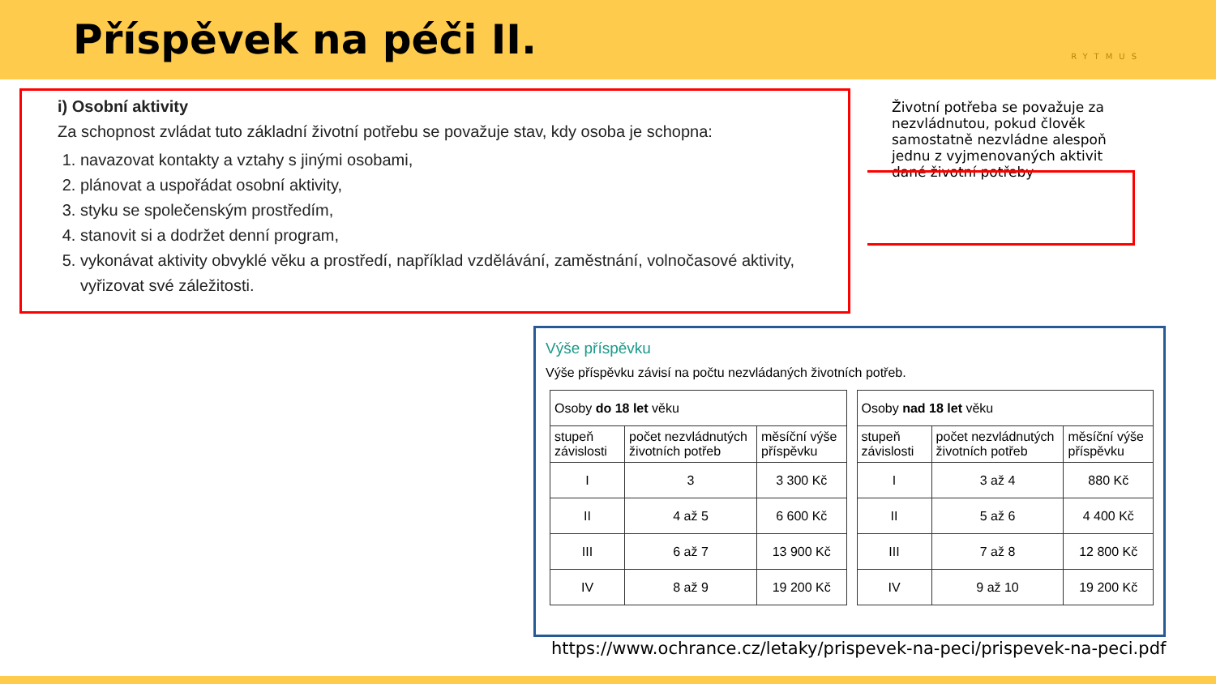Příspěvek na péči II.
RYTMUS
i) Osobní aktivity
Za schopnost zvládat tuto základní životní potřebu se považuje stav, kdy osoba je schopna:
1. navazovat kontakty a vztahy s jinými osobami,
2. plánovat a uspořádat osobní aktivity,
3. styku se společenským prostředím,
4. stanovit si a dodržet denní program,
5. vykonávat aktivity obvyklé věku a prostředí, například vzdělávání, zaměstnání, volnočasové aktivity, vyřizovat své záležitosti.
Životní potřeba se považuje za nezvládnutou, pokud člověk samostatně nezvládne alespoň jednu z vyjmenovaných aktivit dané životní potřeby
Výše příspěvku
Výše příspěvku závisí na počtu nezvládaných životních potřeb.
| Osoby do 18 let věku | | |
| --- | --- | --- |
| stupeň závislosti | počet nezvládnutých životních potřeb | měsíční výše příspěvku |
| I | 3 | 3 300 Kč |
| II | 4 až 5 | 6 600 Kč |
| III | 6 až 7 | 13 900 Kč |
| IV | 8 až 9 | 19 200 Kč |
| Osoby nad 18 let věku | | |
| --- | --- | --- |
| stupeň závislosti | počet nezvládnutých životních potřeb | měsíční výše příspěvku |
| I | 3 až 4 | 880 Kč |
| II | 5 až 6 | 4 400 Kč |
| III | 7 až 8 | 12 800 Kč |
| IV | 9 až 10 | 19 200 Kč |
https://www.ochrance.cz/letaky/prispevek-na-peci/prispevek-na-peci.pdf